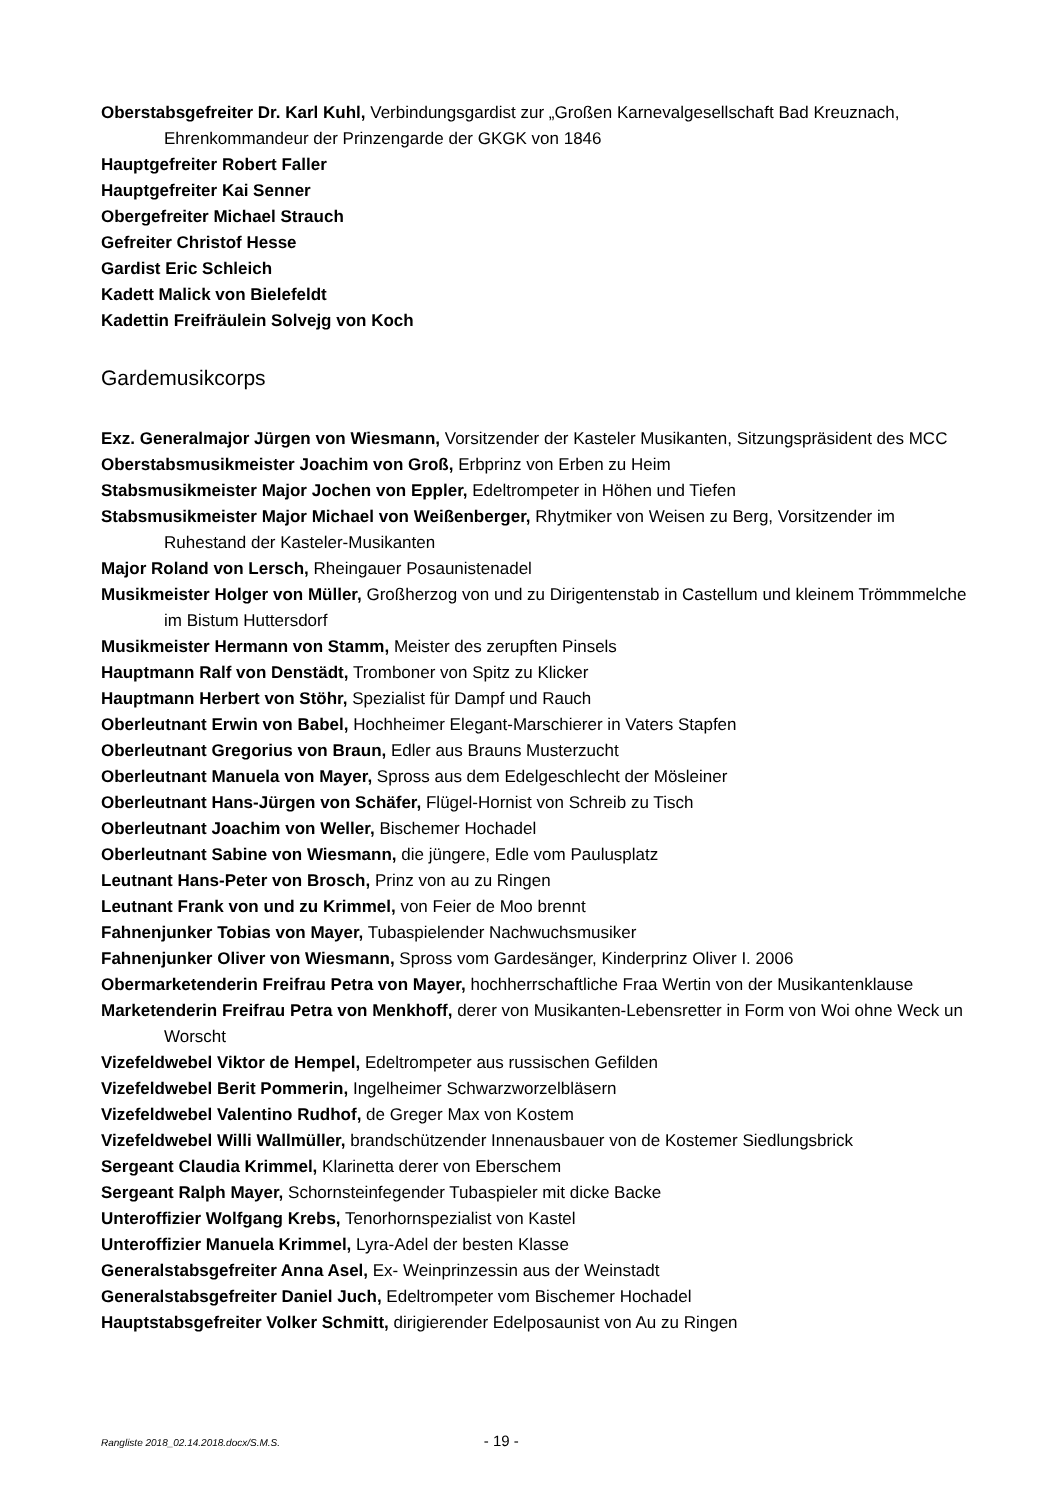Oberstabsgefreiter Dr. Karl Kuhl, Verbindungsgardist zur „Großen Karnevalgesellschaft Bad Kreuznach, Ehrenkommandeur der Prinzengarde der GKGK von 1846
Hauptgefreiter Robert Faller
Hauptgefreiter Kai Senner
Obergefreiter Michael Strauch
Gefreiter Christof Hesse
Gardist Eric Schleich
Kadett Malick von Bielefeldt
Kadettin Freifräulein Solvejg von Koch
Gardemusikcorps
Exz. Generalmajor Jürgen von Wiesmann, Vorsitzender der Kasteler Musikanten, Sitzungspräsident des MCC
Oberstabsmusikmeister Joachim von Groß, Erbprinz von Erben zu Heim
Stabsmusikmeister Major Jochen von Eppler, Edeltrompeter in Höhen und Tiefen
Stabsmusikmeister Major Michael von Weißenberger, Rhytmiker von Weisen zu Berg, Vorsitzender im Ruhestand der Kasteler-Musikanten
Major Roland von Lersch, Rheingauer Posaunistenadel
Musikmeister Holger von Müller, Großherzog von und zu Dirigentenstab in Castellum und kleinem Trömmmelche im Bistum Huttersdorf
Musikmeister Hermann von Stamm, Meister des zerupften Pinsels
Hauptmann Ralf von Denstädt, Tromboner von Spitz zu Klicker
Hauptmann Herbert von Stöhr, Spezialist für Dampf und Rauch
Oberleutnant Erwin von Babel, Hochheimer Elegant-Marschierer in Vaters Stapfen
Oberleutnant Gregorius von Braun, Edler aus Brauns Musterzucht
Oberleutnant Manuela von Mayer, Spross aus dem Edelgeschlecht der Mösleiner
Oberleutnant Hans-Jürgen von Schäfer, Flügel-Hornist von Schreib zu Tisch
Oberleutnant Joachim von Weller, Bischemer Hochadel
Oberleutnant Sabine von Wiesmann, die jüngere, Edle vom Paulusplatz
Leutnant Hans-Peter von Brosch, Prinz von au zu Ringen
Leutnant Frank von und zu Krimmel, von Feier de Moo brennt
Fahnenjunker Tobias von Mayer, Tubaspielender Nachwuchsmusiker
Fahnenjunker Oliver von Wiesmann, Spross vom Gardesänger, Kinderprinz Oliver I. 2006
Obermarketenderin Freifrau Petra von Mayer, hochherrschaftliche Fraa Wertin von der Musikantenklause
Marketenderin Freifrau Petra von Menkhoff, derer von Musikanten-Lebensretter in Form von Woi ohne Weck un Worscht
Vizefeldwebel Viktor de Hempel, Edeltrompeter aus russischen Gefilden
Vizefeldwebel Berit Pommerin, Ingelheimer Schwarzworzelbläsern
Vizefeldwebel Valentino Rudhof, de Greger Max von Kostem
Vizefeldwebel Willi Wallmüller, brandschützender Innenausbauer von de Kostemer Siedlungsbrick
Sergeant Claudia Krimmel, Klarinetta derer von Eberschem
Sergeant Ralph Mayer, Schornsteinfegender Tubaspieler mit dicke Backe
Unteroffizier Wolfgang Krebs, Tenorhornspezialist von Kastel
Unteroffizier Manuela Krimmel, Lyra-Adel der besten Klasse
Generalstabsgefreiter Anna Asel, Ex- Weinprinzessin aus der Weinstadt
Generalstabsgefreiter Daniel Juch, Edeltrompeter vom Bischemer Hochadel
Hauptstabsgefreiter Volker Schmitt, dirigierender Edelposaunist von Au zu Ringen
Rangliste 2018_02.14.2018.docx/S.M.S. - 19 -